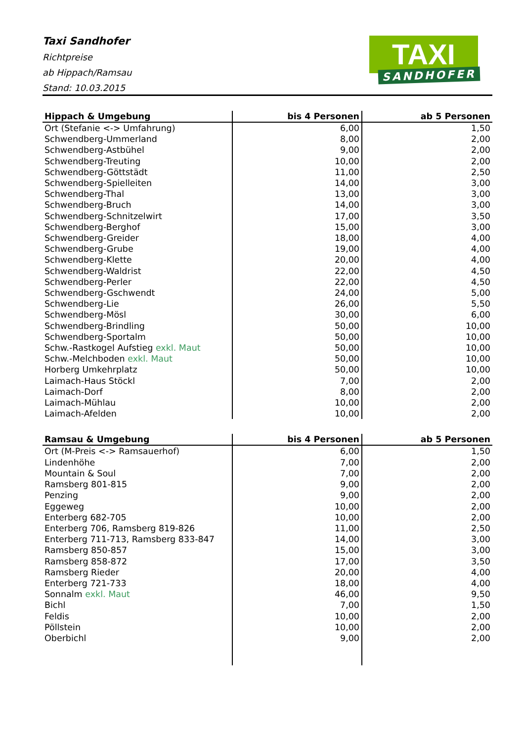Taxi Sandhofer
Richtpreise
ab Hippach/Ramsau
Stand: 10.03.2015
TAXI
SANDHOFER
| Hippach & Umgebung | bis 4 Personen | ab 5 Personen |
| --- | --- | --- |
| Ort (Stefanie <-> Umfahrung) | 6,00 | 1,50 |
| Schwendberg-Ummerland | 8,00 | 2,00 |
| Schwendberg-Astbühel | 9,00 | 2,00 |
| Schwendberg-Treuting | 10,00 | 2,00 |
| Schwendberg-Göttstädt | 11,00 | 2,50 |
| Schwendberg-Spielleiten | 14,00 | 3,00 |
| Schwendberg-Thal | 13,00 | 3,00 |
| Schwendberg-Bruch | 14,00 | 3,00 |
| Schwendberg-Schnitzelwirt | 17,00 | 3,50 |
| Schwendberg-Berghof | 15,00 | 3,00 |
| Schwendberg-Greider | 18,00 | 4,00 |
| Schwendberg-Grube | 19,00 | 4,00 |
| Schwendberg-Klette | 20,00 | 4,00 |
| Schwendberg-Waldrist | 22,00 | 4,50 |
| Schwendberg-Perler | 22,00 | 4,50 |
| Schwendberg-Gschwendt | 24,00 | 5,00 |
| Schwendberg-Lie | 26,00 | 5,50 |
| Schwendberg-Mösl | 30,00 | 6,00 |
| Schwendberg-Brindling | 50,00 | 10,00 |
| Schwendberg-Sportalm | 50,00 | 10,00 |
| Schw.-Rastkogel Aufstieg exkl. Maut | 50,00 | 10,00 |
| Schw.-Melchboden exkl. Maut | 50,00 | 10,00 |
| Horberg Umkehrplatz | 50,00 | 10,00 |
| Laimach-Haus Stöckl | 7,00 | 2,00 |
| Laimach-Dorf | 8,00 | 2,00 |
| Laimach-Mühlau | 10,00 | 2,00 |
| Laimach-Afelden | 10,00 | 2,00 |
| Ramsau & Umgebung | bis 4 Personen | ab 5 Personen |
| --- | --- | --- |
| Ort (M-Preis <-> Ramsauerhof) | 6,00 | 1,50 |
| Lindenhöhe | 7,00 | 2,00 |
| Mountain & Soul | 7,00 | 2,00 |
| Ramsberg 801-815 | 9,00 | 2,00 |
| Penzing | 9,00 | 2,00 |
| Eggeweg | 10,00 | 2,00 |
| Enterberg 682-705 | 10,00 | 2,00 |
| Enterberg 706, Ramsberg 819-826 | 11,00 | 2,50 |
| Enterberg 711-713, Ramsberg 833-847 | 14,00 | 3,00 |
| Ramsberg 850-857 | 15,00 | 3,00 |
| Ramsberg 858-872 | 17,00 | 3,50 |
| Ramsberg Rieder | 20,00 | 4,00 |
| Enterberg 721-733 | 18,00 | 4,00 |
| Sonnalm exkl. Maut | 46,00 | 9,50 |
| Bichl | 7,00 | 1,50 |
| Feldis | 10,00 | 2,00 |
| Pöllstein | 10,00 | 2,00 |
| Oberbichl | 9,00 | 2,00 |